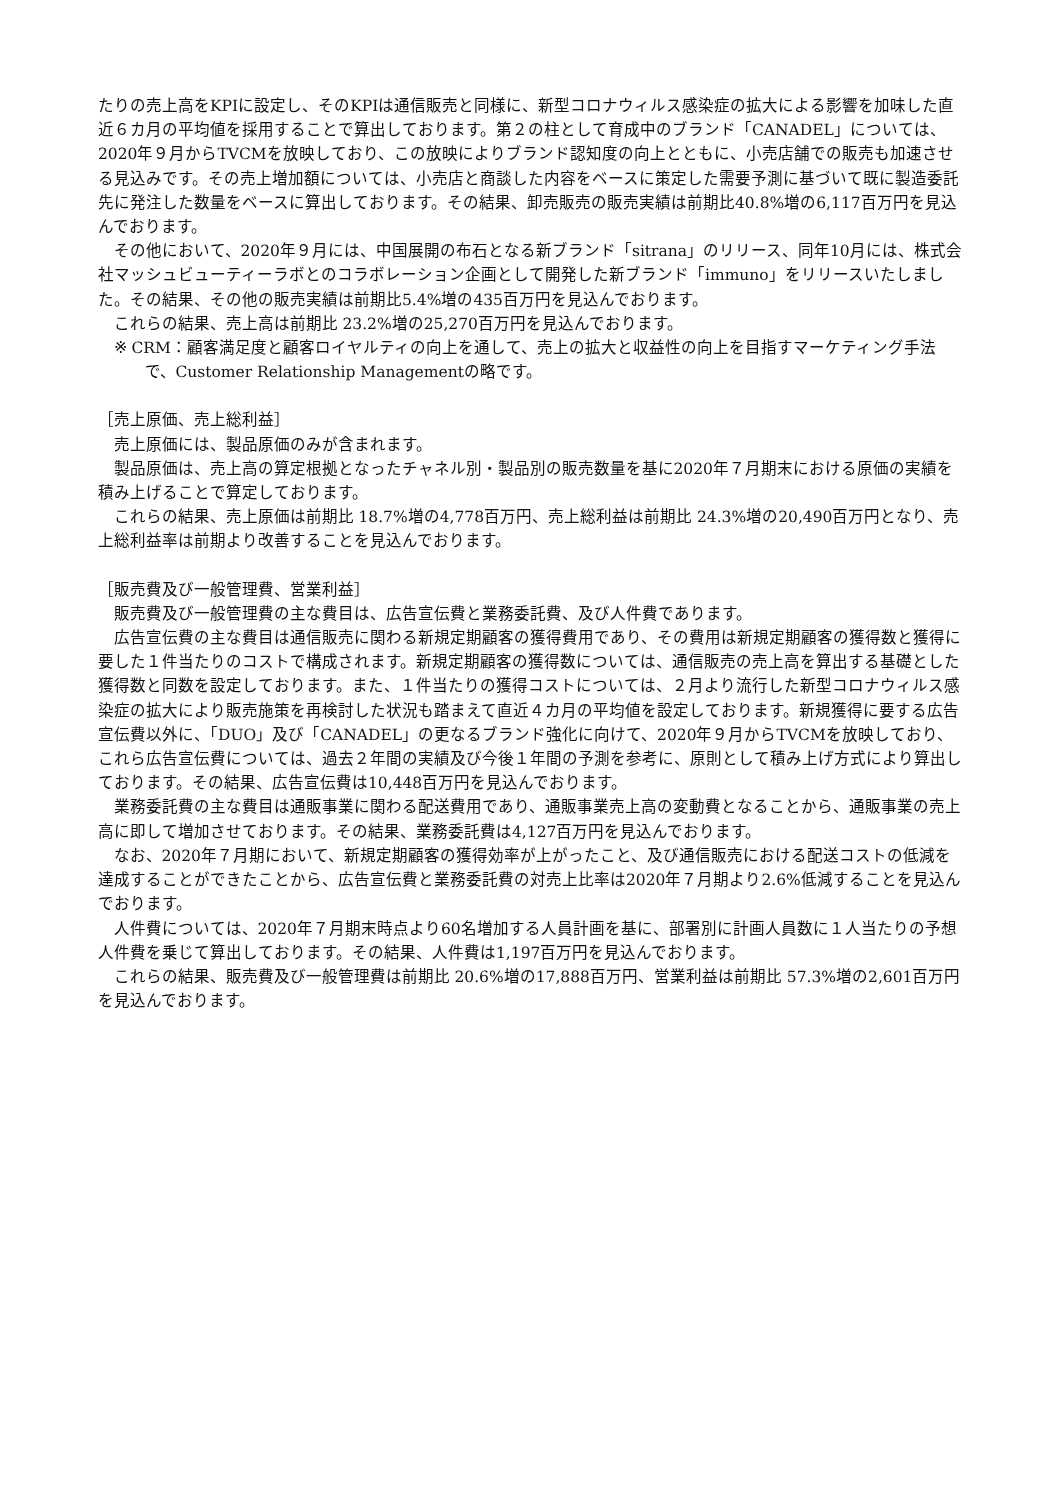たりの売上高をKPIに設定し、そのKPIは通信販売と同様に、新型コロナウィルス感染症の拡大による影響を加味した直近６カ月の平均値を採用することで算出しております。第２の柱として育成中のブランド「CANADEL」については、2020年９月からTVCMを放映しており、この放映によりブランド認知度の向上とともに、小売店舗での販売も加速させる見込みです。その売上増加額については、小売店と商談した内容をベースに策定した需要予測に基づいて既に製造委託先に発注した数量をベースに算出しております。その結果、卸売販売の販売実績は前期比40.8%増の6,117百万円を見込んでおります。
その他において、2020年９月には、中国展開の布石となる新ブランド「sitrana」のリリース、同年10月には、株式会社マッシュビューティーラボとのコラボレーション企画として開発した新ブランド「immuno」をリリースいたしました。その結果、その他の販売実績は前期比5.4%増の435百万円を見込んでおります。
これらの結果、売上高は前期比 23.2%増の25,270百万円を見込んでおります。
※ CRM：顧客満足度と顧客ロイヤルティの向上を通して、売上の拡大と収益性の向上を目指すマーケティング手法で、Customer Relationship Managementの略です。
［売上原価、売上総利益］
売上原価には、製品原価のみが含まれます。
製品原価は、売上高の算定根拠となったチャネル別・製品別の販売数量を基に2020年７月期末における原価の実績を積み上げることで算定しております。
これらの結果、売上原価は前期比 18.7%増の4,778百万円、売上総利益は前期比 24.3%増の20,490百万円となり、売上総利益率は前期より改善することを見込んでおります。
［販売費及び一般管理費、営業利益］
販売費及び一般管理費の主な費目は、広告宣伝費と業務委託費、及び人件費であります。
広告宣伝費の主な費目は通信販売に関わる新規定期顧客の獲得費用であり、その費用は新規定期顧客の獲得数と獲得に要した１件当たりのコストで構成されます。新規定期顧客の獲得数については、通信販売の売上高を算出する基礎とした獲得数と同数を設定しております。また、１件当たりの獲得コストについては、２月より流行した新型コロナウィルス感染症の拡大により販売施策を再検討した状況も踏まえて直近４カ月の平均値を設定しております。新規獲得に要する広告宣伝費以外に、「DUO」及び「CANADEL」の更なるブランド強化に向けて、2020年９月からTVCMを放映しており、これら広告宣伝費については、過去２年間の実績及び今後１年間の予測を参考に、原則として積み上げ方式により算出しております。その結果、広告宣伝費は10,448百万円を見込んでおります。
業務委託費の主な費目は通販事業に関わる配送費用であり、通販事業売上高の変動費となることから、通販事業の売上高に即して増加させております。その結果、業務委託費は4,127百万円を見込んでおります。
なお、2020年７月期において、新規定期顧客の獲得効率が上がったこと、及び通信販売における配送コストの低減を達成することができたことから、広告宣伝費と業務委託費の対売上比率は2020年７月期より2.6%低減することを見込んでおります。
人件費については、2020年７月期末時点より60名増加する人員計画を基に、部署別に計画人員数に１人当たりの予想人件費を乗じて算出しております。その結果、人件費は1,197百万円を見込んでおります。
これらの結果、販売費及び一般管理費は前期比 20.6%増の17,888百万円、営業利益は前期比 57.3%増の2,601百万円を見込んでおります。